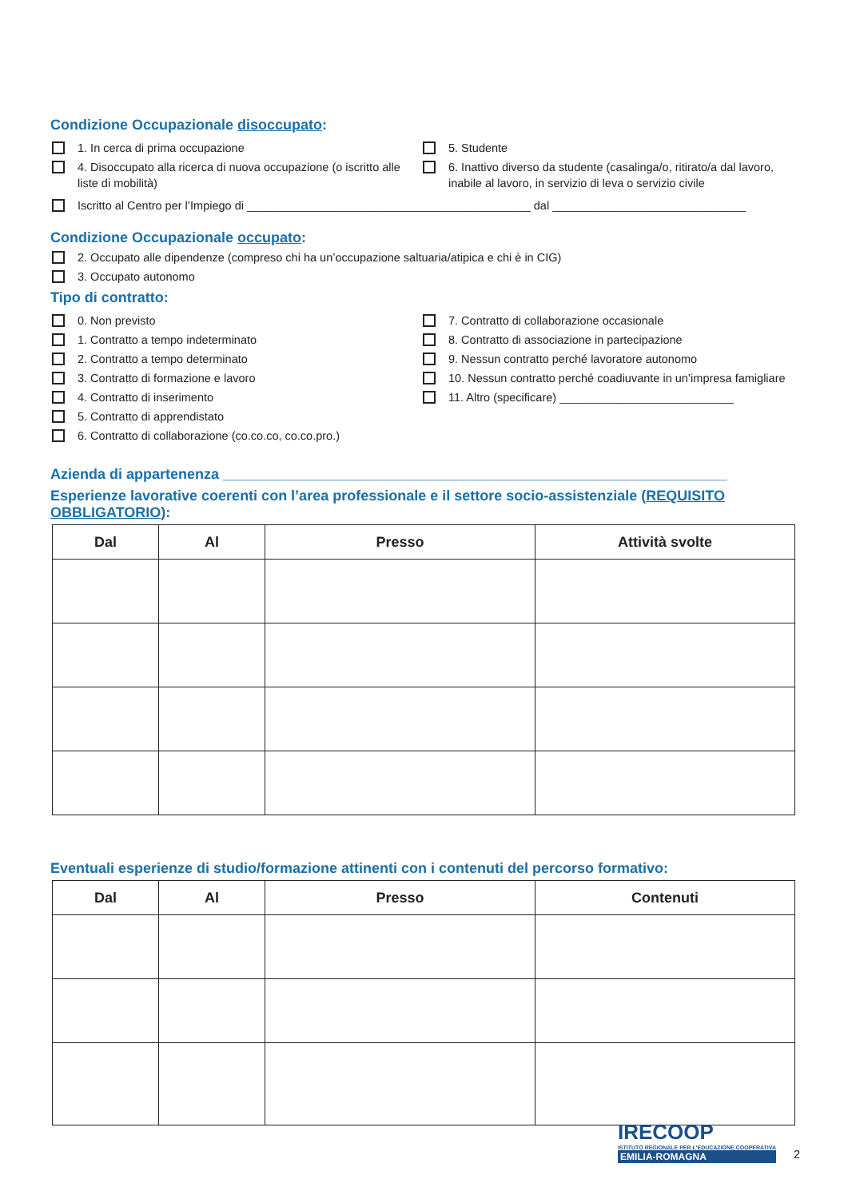Condizione Occupazionale disoccupato:
1. In cerca di prima occupazione
4. Disoccupato alla ricerca di nuova occupazione (o iscritto alle liste di mobilità)
5. Studente
6. Inattivo diverso da studente (casalinga/o, ritirato/a dal lavoro, inabile al lavoro, in servizio di leva o servizio civile
Iscritto al Centro per l’Impiego di ____________________________________________ dal ______________________________
Condizione Occupazionale occupato:
2. Occupato alle dipendenze (compreso chi ha un’occupazione saltuaria/atipica e chi è in CIG)
3. Occupato autonomo
Tipo di contratto:
0. Non previsto
1. Contratto a tempo indeterminato
2. Contratto a tempo determinato
3. Contratto di formazione e lavoro
4. Contratto di inserimento
5. Contratto di apprendistato
6. Contratto di collaborazione (co.co.co, co.co.pro.)
7. Contratto di collaborazione occasionale
8. Contratto di associazione in partecipazione
9. Nessun contratto perché lavoratore autonomo
10. Nessun contratto perché coadiuvante in un’impresa famigliare
11. Altro (specificare) ___________________________
Azienda di appartenenza _______________________________________________________________
Esperienze lavorative coerenti con l’area professionale e il settore socio-assistenziale (REQUISITO OBBLIGATORIO):
| Dal | Al | Presso | Attività svolte |
| --- | --- | --- | --- |
Eventuali esperienze di studio/formazione attinenti con i contenuti del percorso formativo:
| Dal | Al | Presso | Contenuti |
| --- | --- | --- | --- |
IRECOOP
ISTITUTO REGIONALE PER L'EDUCAZIONE COOPERATIVA
EMILIA-ROMAGNA
2